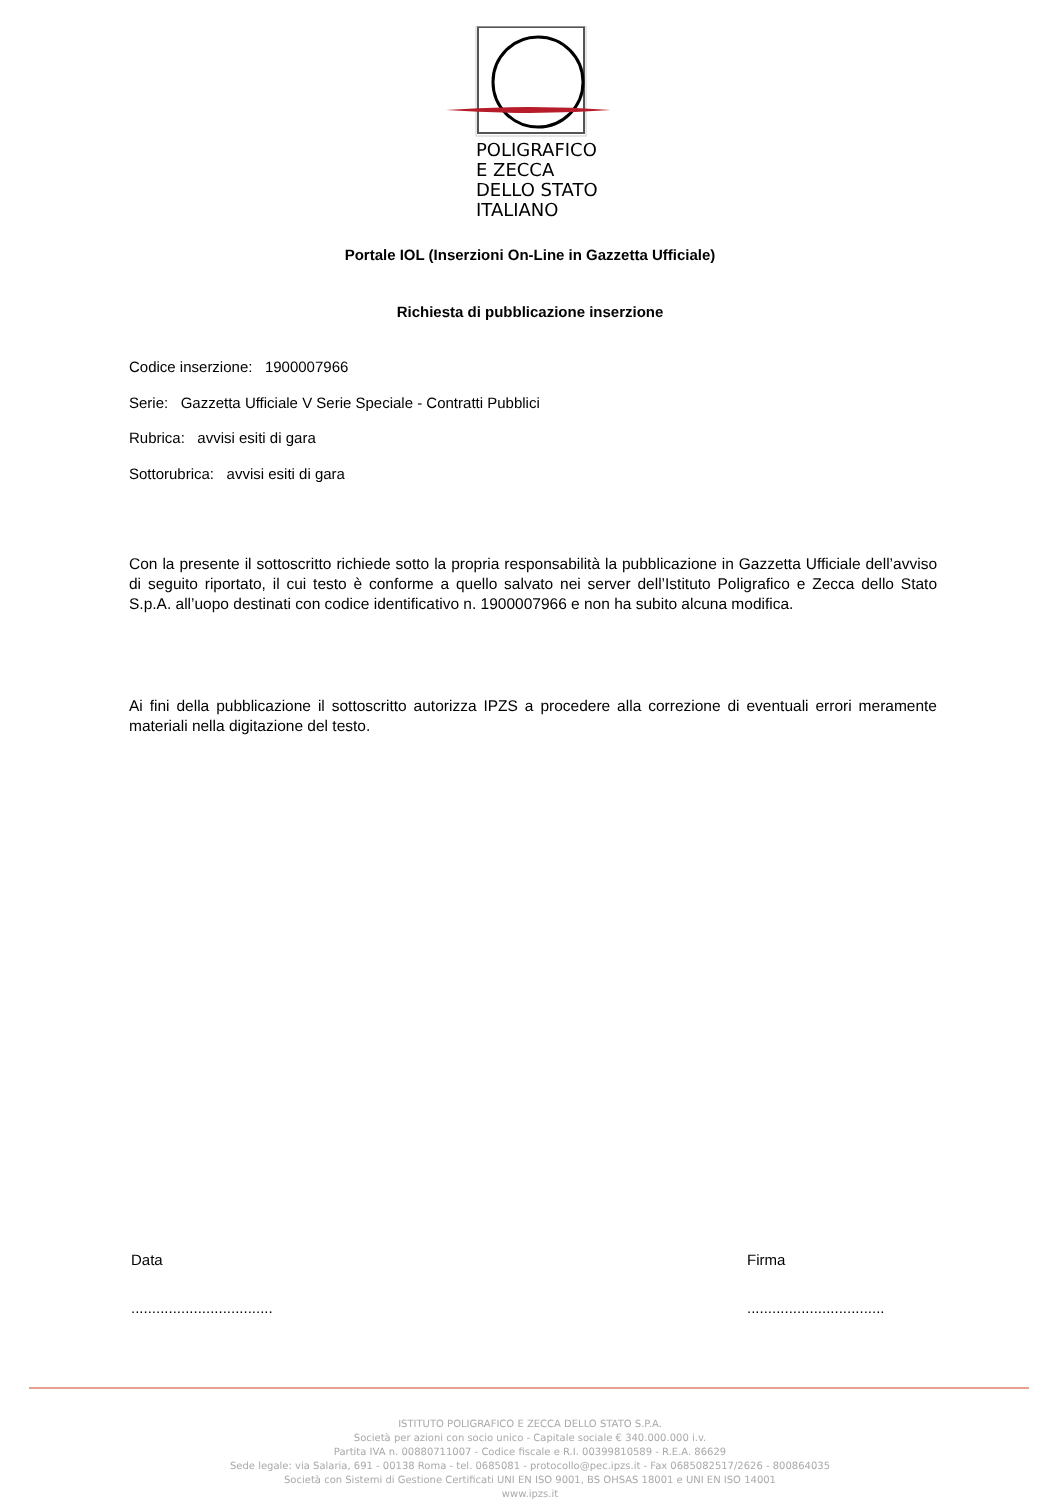POLIGRAFICO
E ZECCA
DELLO STATO
ITALIANO
Portale IOL (Inserzioni On-Line in Gazzetta Ufficiale)
Richiesta di pubblicazione inserzione
Codice inserzione: 1900007966
Serie: Gazzetta Ufficiale V Serie Speciale - Contratti Pubblici
Rubrica: avvisi esiti di gara
Sottorubrica: avvisi esiti di gara
Con la presente il sottoscritto richiede sotto la propria responsabilità la pubblicazione in Gazzetta Ufficiale dell’avviso di seguito riportato, il cui testo è conforme a quello salvato nei server dell’Istituto Poligrafico e Zecca dello Stato S.p.A. all’uopo destinati con codice identificativo n. 1900007966 e non ha subito alcuna modifica.
Ai fini della pubblicazione il sottoscritto autorizza IPZS a procedere alla correzione di eventuali errori meramente materiali nella digitazione del testo.
Data
..................................
Firma
.................................
ISTITUTO POLIGRAFICO E ZECCA DELLO STATO S.P.A.
Società per azioni con socio unico - Capitale sociale € 340.000.000 i.v.
Partita IVA n. 00880711007 - Codice fiscale e R.I. 00399810589 - R.E.A. 86629
Sede legale: via Salaria, 691 - 00138 Roma - tel. 0685081 - protocollo@pec.ipzs.it - Fax 0685082517/2626 - 800864035
Società con Sistemi di Gestione Certificati UNI EN ISO 9001, BS OHSAS 18001 e UNI EN ISO 14001
www.ipzs.it